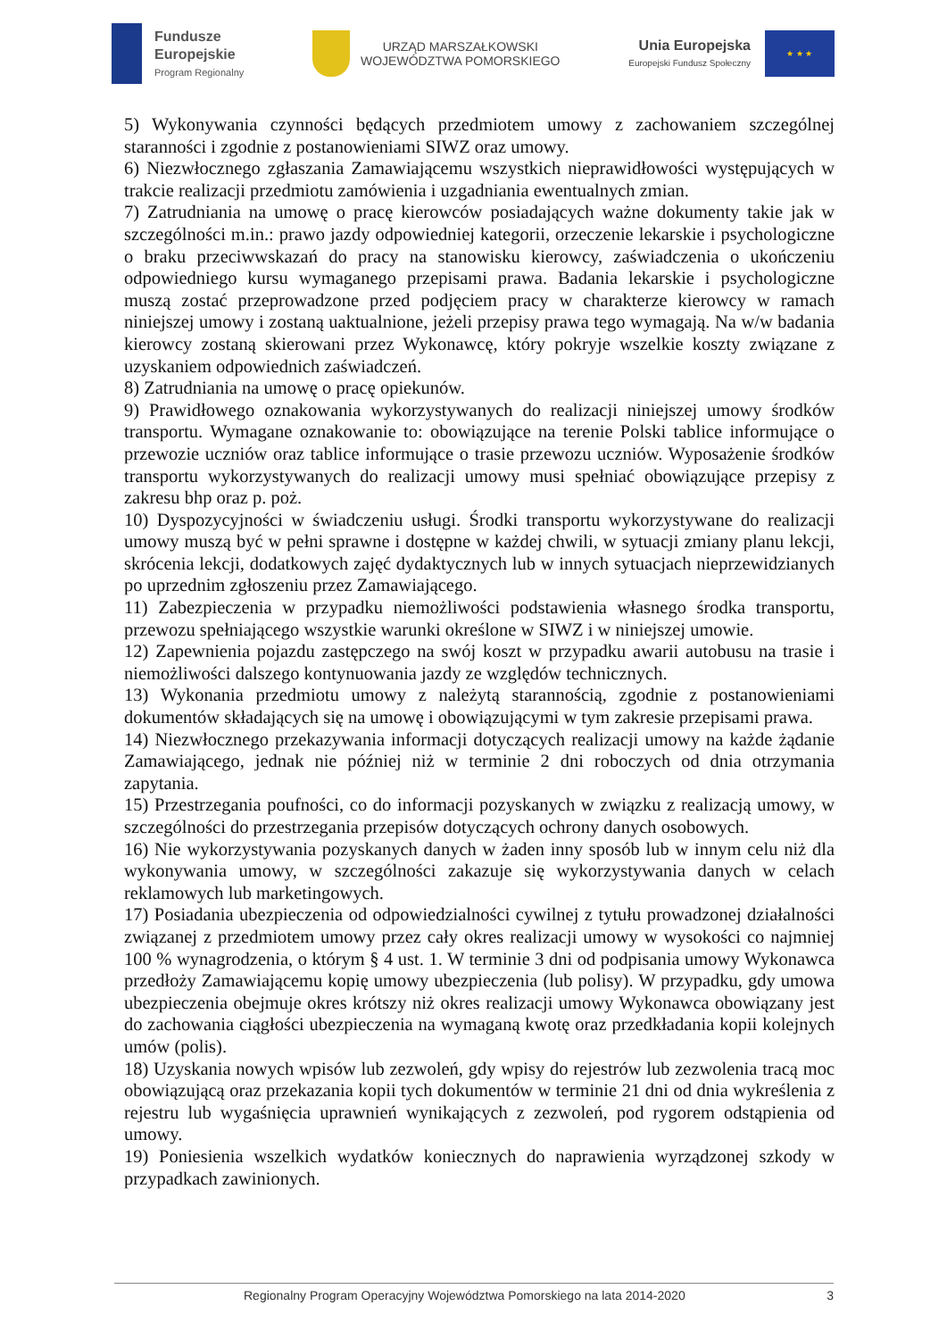Fundusze
Europejskie
Program Regionalny
URZĄD MARSZAŁKOWSKI
WOJEWÓDZTWA POMORSKIEGO
Unia Europejska
Europejski Fundusz Społeczny
★ ★ ★
5) Wykonywania czynności będących przedmiotem umowy z zachowaniem szczególnej staranności i zgodnie z postanowieniami SIWZ oraz umowy.
6) Niezwłocznego zgłaszania Zamawiającemu wszystkich nieprawidłowości występujących w trakcie realizacji przedmiotu zamówienia i uzgadniania ewentualnych zmian.
7) Zatrudniania na umowę o pracę kierowców posiadających ważne dokumenty takie jak w szczególności m.in.: prawo jazdy odpowiedniej kategorii, orzeczenie lekarskie i psychologiczne o braku przeciwwskazań do pracy na stanowisku kierowcy, zaświadczenia o ukończeniu odpowiedniego kursu wymaganego przepisami prawa. Badania lekarskie i psychologiczne muszą zostać przeprowadzone przed podjęciem pracy w charakterze kierowcy w ramach niniejszej umowy i zostaną uaktualnione, jeżeli przepisy prawa tego wymagają. Na w/w badania kierowcy zostaną skierowani przez Wykonawcę, który pokryje wszelkie koszty związane z uzyskaniem odpowiednich zaświadczeń.
8) Zatrudniania na umowę o pracę opiekunów.
9) Prawidłowego oznakowania wykorzystywanych do realizacji niniejszej umowy środków transportu. Wymagane oznakowanie to: obowiązujące na terenie Polski tablice informujące o przewozie uczniów oraz tablice informujące o trasie przewozu uczniów. Wyposażenie środków transportu wykorzystywanych do realizacji umowy musi spełniać obowiązujące przepisy z zakresu bhp oraz p. poż.
10) Dyspozycyjności w świadczeniu usługi. Środki transportu wykorzystywane do realizacji umowy muszą być w pełni sprawne i dostępne w każdej chwili, w sytuacji zmiany planu lekcji, skrócenia lekcji, dodatkowych zajęć dydaktycznych lub w innych sytuacjach nieprzewidzianych po uprzednim zgłoszeniu przez Zamawiającego.
11) Zabezpieczenia w przypadku niemożliwości podstawienia własnego środka transportu, przewozu spełniającego wszystkie warunki określone w SIWZ i w niniejszej umowie.
12) Zapewnienia pojazdu zastępczego na swój koszt w przypadku awarii autobusu na trasie i niemożliwości dalszego kontynuowania jazdy ze względów technicznych.
13) Wykonania przedmiotu umowy z należytą starannością, zgodnie z postanowieniami dokumentów składających się na umowę i obowiązującymi w tym zakresie przepisami prawa.
14) Niezwłocznego przekazywania informacji dotyczących realizacji umowy na każde żądanie Zamawiającego, jednak nie później niż w terminie 2 dni roboczych od dnia otrzymania zapytania.
15) Przestrzegania poufności, co do informacji pozyskanych w związku z realizacją umowy, w szczególności do przestrzegania przepisów dotyczących ochrony danych osobowych.
16) Nie wykorzystywania pozyskanych danych w żaden inny sposób lub w innym celu niż dla wykonywania umowy, w szczególności zakazuje się wykorzystywania danych w celach reklamowych lub marketingowych.
17) Posiadania ubezpieczenia od odpowiedzialności cywilnej z tytułu prowadzonej działalności związanej z przedmiotem umowy przez cały okres realizacji umowy w wysokości co najmniej 100 % wynagrodzenia, o którym § 4 ust. 1. W terminie 3 dni od podpisania umowy Wykonawca przedłoży Zamawiającemu kopię umowy ubezpieczenia (lub polisy). W przypadku, gdy umowa ubezpieczenia obejmuje okres krótszy niż okres realizacji umowy Wykonawca obowiązany jest do zachowania ciągłości ubezpieczenia na wymaganą kwotę oraz przedkładania kopii kolejnych umów (polis).
18) Uzyskania nowych wpisów lub zezwoleń, gdy wpisy do rejestrów lub zezwolenia tracą moc obowiązującą oraz przekazania kopii tych dokumentów w terminie 21 dni od dnia wykreślenia z rejestru lub wygaśnięcia uprawnień wynikających z zezwoleń, pod rygorem odstąpienia od umowy.
19) Poniesienia wszelkich wydatków koniecznych do naprawienia wyrządzonej szkody w przypadkach zawinionych.
Regionalny Program Operacyjny Województwa Pomorskiego na lata 2014-2020 3